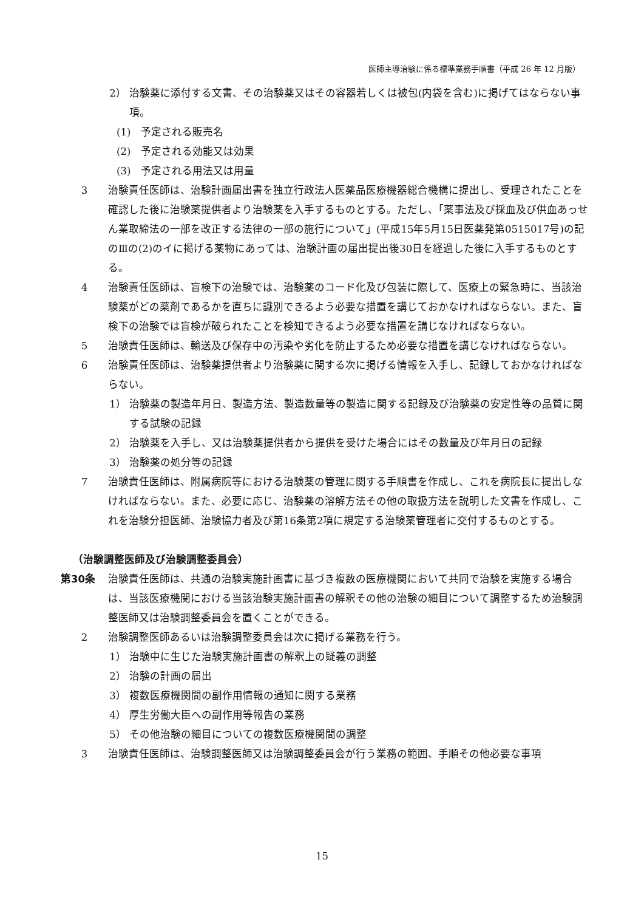医師主導治験に係る標準業務手順書（平成 26 年 12 月版）
2） 治験薬に添付する文書、その治験薬又はその容器若しくは被包(内袋を含む)に掲げてはならない事項。
(1) 予定される販売名
(2) 予定される効能又は効果
(3) 予定される用法又は用量
3 治験責任医師は、治験計画届出書を独立行政法人医薬品医療機器総合機構に提出し、受理されたことを確認した後に治験薬提供者より治験薬を入手するものとする。ただし、「薬事法及び採血及び供血あっせん業取締法の一部を改正する法律の一部の施行について」(平成15年5月15日医薬発第0515017号)の記のⅢの(2)のイに掲げる薬物にあっては、治験計画の届出提出後30日を経過した後に入手するものとする。
4 治験責任医師は、盲検下の治験では、治験薬のコード化及び包装に際して、医療上の緊急時に、当該治験薬がどの薬剤であるかを直ちに識別できるよう必要な措置を講じておかなければならない。また、盲検下の治験では盲検が破られたことを検知できるよう必要な措置を講じなければならない。
5 治験責任医師は、輸送及び保存中の汚染や劣化を防止するため必要な措置を講じなければならない。
6 治験責任医師は、治験薬提供者より治験薬に関する次に掲げる情報を入手し、記録しておかなければならない。
1） 治験薬の製造年月日、製造方法、製造数量等の製造に関する記録及び治験薬の安定性等の品質に関する試験の記録
2） 治験薬を入手し、又は治験薬提供者から提供を受けた場合にはその数量及び年月日の記録
3） 治験薬の処分等の記録
7 治験責任医師は、附属病院等における治験薬の管理に関する手順書を作成し、これを病院長に提出しなければならない。また、必要に応じ、治験薬の溶解方法その他の取扱方法を説明した文書を作成し、これを治験分担医師、治験協力者及び第16条第2項に規定する治験薬管理者に交付するものとする。
（治験調整医師及び治験調整委員会）
第30条 治験責任医師は、共通の治験実施計画書に基づき複数の医療機関において共同で治験を実施する場合は、当該医療機関における当該治験実施計画書の解釈その他の治験の細目について調整するため治験調整医師又は治験調整委員会を置くことができる。
2 治験調整医師あるいは治験調整委員会は次に掲げる業務を行う。
1） 治験中に生じた治験実施計画書の解釈上の疑義の調整
2） 治験の計画の届出
3） 複数医療機関間の副作用情報の通知に関する業務
4） 厚生労働大臣への副作用等報告の業務
5） その他治験の細目についての複数医療機関間の調整
3 治験責任医師は、治験調整医師又は治験調整委員会が行う業務の範囲、手順その他必要な事項
15